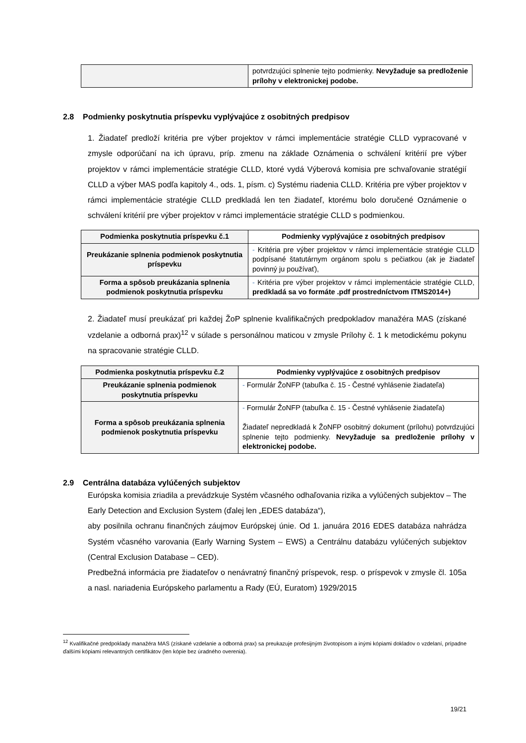| | potvrdzujúci splnenie tejto podmienky. Nevyžaduje sa predloženie prílohy v elektronickej podobe. |
2.8 Podmienky poskytnutia príspevku vyplývajúce z osobitných predpisov
1. Žiadateľ predloží kritéria pre výber projektov v rámci implementácie stratégie CLLD vypracované v zmysle odporúčaní na ich úpravu, príp. zmenu na základe Oznámenia o schválení kritérií pre výber projektov v rámci implementácie stratégie CLLD, ktoré vydá Výberová komisia pre schvaľovanie stratégií CLLD a výber MAS podľa kapitoly 4., ods. 1, písm. c) Systému riadenia CLLD. Kritéria pre výber projektov v rámci implementácie stratégie CLLD predkladá len ten žiadateľ, ktorému bolo doručené Oznámenie o schválení kritérií pre výber projektov v rámci implementácie stratégie CLLD s podmienkou.
| Podmienka poskytnutia príspevku č.1 | Podmienky vyplývajúce z osobitných predpisov |
| --- | --- |
| Preukázanie splnenia podmienok poskytnutia príspevku | - Kritéria pre výber projektov v rámci implementácie stratégie CLLD podpísané štatutárnym orgánom spolu s pečiatkou (ak je žiadateľ povinný ju používať), |
| Forma a spôsob preukázania splnenia podmienok poskytnutia príspevku | - Kritéria pre výber projektov v rámci implementácie stratégie CLLD, predkladá sa vo formáte .pdf prostredníctvom ITMS2014+) |
2. Žiadateľ musí preukázať pri každej ŽoP splnenie kvalifikačných predpokladov manažéra MAS (získané vzdelanie a odborná prax)<sup>12</sup> v súlade s personálnou maticou v zmysle Prílohy č. 1 k metodickému pokynu na spracovanie stratégie CLLD.
| Podmienka poskytnutia príspevku č.2 | Podmienky vyplývajúce z osobitných predpisov |
| --- | --- |
| Preukázanie splnenia podmienok poskytnutia príspevku | - Formulár ŽoNFP (tabuľka č. 15 - Čestné vyhlásenie žiadateľa) |
| Forma a spôsob preukázania splnenia podmienok poskytnutia príspevku | - Formulár ŽoNFP (tabuľka č. 15 - Čestné vyhlásenie žiadateľa) Žiadateľ nepredkladá k ŽoNFP osobitný dokument (prílohu) potvrdzujúci splnenie tejto podmienky. Nevyžaduje sa predloženie prílohy v elektronickej podobe. |
2.9 Centrálna databáza vylúčených subjektov
Európska komisia zriadila a prevádzkuje Systém včasného odhaľovania rizika a vylúčených subjektov – The Early Detection and Exclusion System (ďalej len „EDES databáza“),
aby posilnila ochranu finančných záujmov Európskej únie. Od 1. januára 2016 EDES databáza nahrádza Systém včasného varovania (Early Warning System – EWS) a Centrálnu databázu vylúčených subjektov (Central Exclusion Database – CED).
Predbežná informácia pre žiadateľov o nenávratný finančný príspevok, resp. o príspevok v zmysle čl. 105a a nasl. nariadenia Európskeho parlamentu a Rady (EÚ, Euratom) 1929/2015
<sup>12</sup> Kvalifikačné predpoklady manažéra MAS (získané vzdelanie a odborná prax) sa preukazuje profesijným životopisom a inými kópiami dokladov o vzdelaní, prípadne ďalšími kópiami relevantných certifikátov (len kópie bez úradného overenia).
19/21